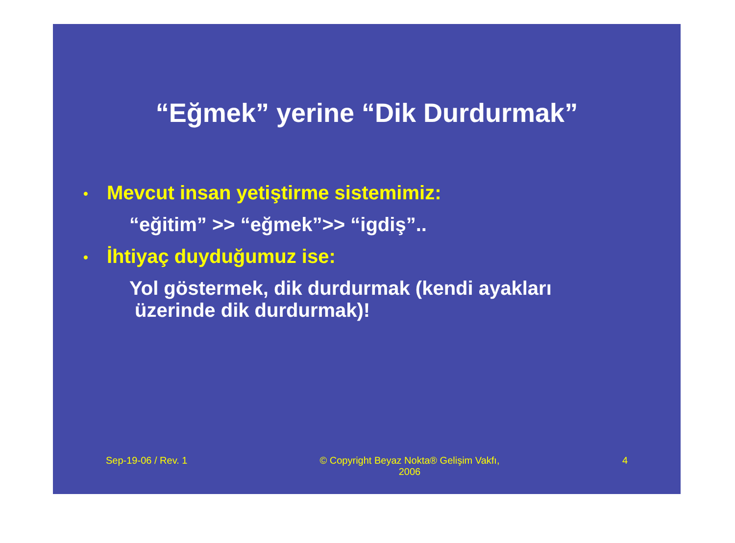“Eğmek” yerine “Dik Durdurmak”
• Mevcut insan yetiştirme sistemimiz:
“eğitim” >> “eğmek”>> “igdiş”..
• İhtiyaç duyduğumuz ise:
Yol göstermek, dik durdurmak (kendi ayakları
üzerinde dik durdurmak)!
Sep-19-06 / Rev. 1 © Copyright Beyaz Nokta® Gelişim Vakfı, 2006
4